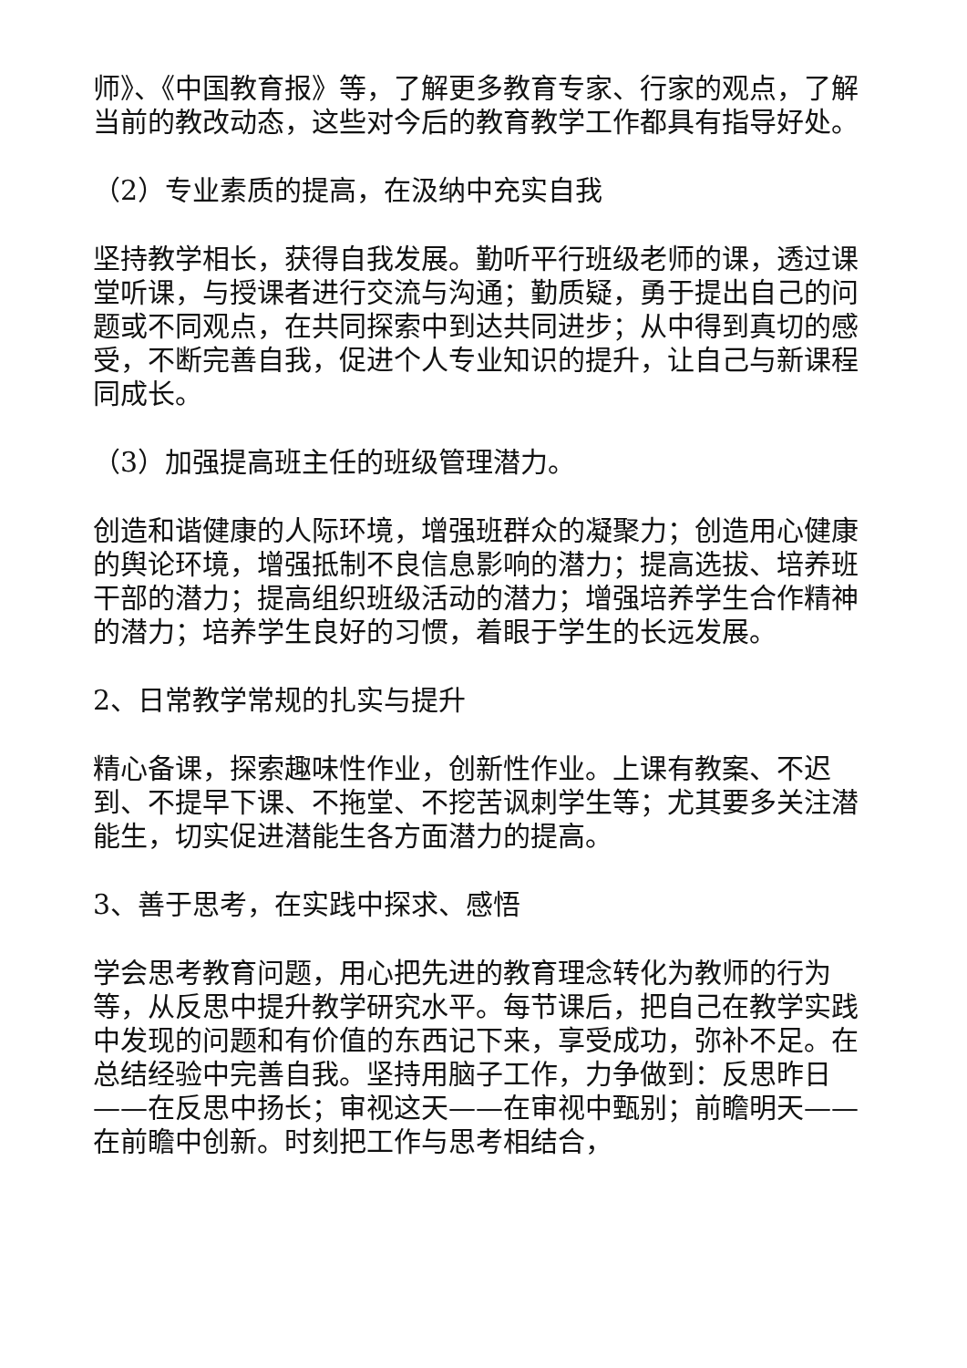师》、《中国教育报》等，了解更多教育专家、行家的观点，了解当前的教改动态，这些对今后的教育教学工作都具有指导好处。
（2）专业素质的提高，在汲纳中充实自我
坚持教学相长，获得自我发展。勤听平行班级老师的课，透过课堂听课，与授课者进行交流与沟通；勤质疑，勇于提出自己的问题或不同观点，在共同探索中到达共同进步；从中得到真切的感受，不断完善自我，促进个人专业知识的提升，让自己与新课程同成长。
（3）加强提高班主任的班级管理潜力。
创造和谐健康的人际环境，增强班群众的凝聚力；创造用心健康的舆论环境，增强抵制不良信息影响的潜力；提高选拔、培养班干部的潜力；提高组织班级活动的潜力；增强培养学生合作精神的潜力；培养学生良好的习惯，着眼于学生的长远发展。
2、日常教学常规的扎实与提升
精心备课，探索趣味性作业，创新性作业。上课有教案、不迟到、不提早下课、不拖堂、不挖苦讽刺学生等；尤其要多关注潜能生，切实促进潜能生各方面潜力的提高。
3、善于思考，在实践中探求、感悟
学会思考教育问题，用心把先进的教育理念转化为教师的行为等，从反思中提升教学研究水平。每节课后，把自己在教学实践中发现的问题和有价值的东西记下来，享受成功，弥补不足。在总结经验中完善自我。坚持用脑子工作，力争做到：反思昨日——在反思中扬长；审视这天——在审视中甄别；前瞻明天——在前瞻中创新。时刻把工作与思考相结合，